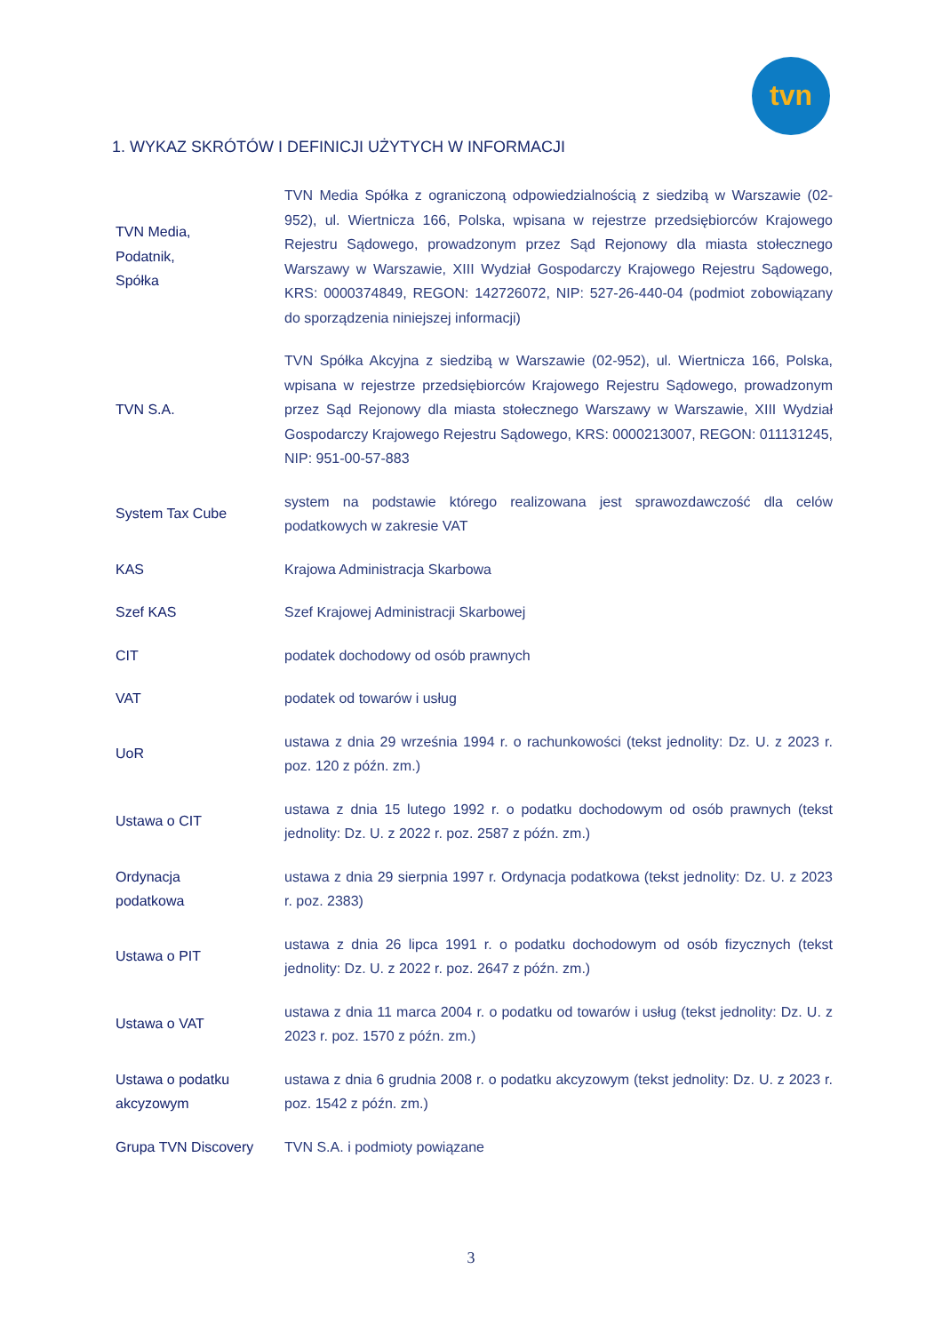tvn
1. WYKAZ SKRÓTÓW I DEFINICJI UŻYTYCH W INFORMACJI
| TVN Media, Podatnik, Spółka | TVN Media Spółka z ograniczoną odpowiedzialnością z siedzibą w Warszawie (02-952), ul. Wiertnicza 166, Polska, wpisana w rejestrze przedsiębiorców Krajowego Rejestru Sądowego, prowadzonym przez Sąd Rejonowy dla miasta stołecznego Warszawy w Warszawie, XIII Wydział Gospodarczy Krajowego Rejestru Sądowego, KRS: 0000374849, REGON: 142726072, NIP: 527-26-440-04 (podmiot zobowiązany do sporządzenia niniejszej informacji) |
| TVN S.A. | TVN Spółka Akcyjna z siedzibą w Warszawie (02-952), ul. Wiertnicza 166, Polska, wpisana w rejestrze przedsiębiorców Krajowego Rejestru Sądowego, prowadzonym przez Sąd Rejonowy dla miasta stołecznego Warszawy w Warszawie, XIII Wydział Gospodarczy Krajowego Rejestru Sądowego, KRS: 0000213007, REGON: 011131245, NIP: 951-00-57-883 |
| System Tax Cube | system na podstawie którego realizowana jest sprawozdawczość dla celów podatkowych w zakresie VAT |
| KAS | Krajowa Administracja Skarbowa |
| Szef KAS | Szef Krajowej Administracji Skarbowej |
| CIT | podatek dochodowy od osób prawnych |
| VAT | podatek od towarów i usług |
| UoR | ustawa z dnia 29 września 1994 r. o rachunkowości (tekst jednolity: Dz. U. z 2023 r. poz. 120 z późn. zm.) |
| Ustawa o CIT | ustawa z dnia 15 lutego 1992 r. o podatku dochodowym od osób prawnych (tekst jednolity: Dz. U. z 2022 r. poz. 2587 z późn. zm.) |
| Ordynacja podatkowa | ustawa z dnia 29 sierpnia 1997 r. Ordynacja podatkowa (tekst jednolity: Dz. U. z 2023 r. poz. 2383) |
| Ustawa o PIT | ustawa z dnia 26 lipca 1991 r. o podatku dochodowym od osób fizycznych (tekst jednolity: Dz. U. z 2022 r. poz. 2647 z późn. zm.) |
| Ustawa o VAT | ustawa z dnia 11 marca 2004 r. o podatku od towarów i usług (tekst jednolity: Dz. U. z 2023 r. poz. 1570 z późn. zm.) |
| Ustawa o podatku akcyzowym | ustawa z dnia 6 grudnia 2008 r. o podatku akcyzowym (tekst jednolity: Dz. U. z 2023 r. poz. 1542 z późn. zm.) |
| Grupa TVN Discovery | TVN S.A. i podmioty powiązane |
3